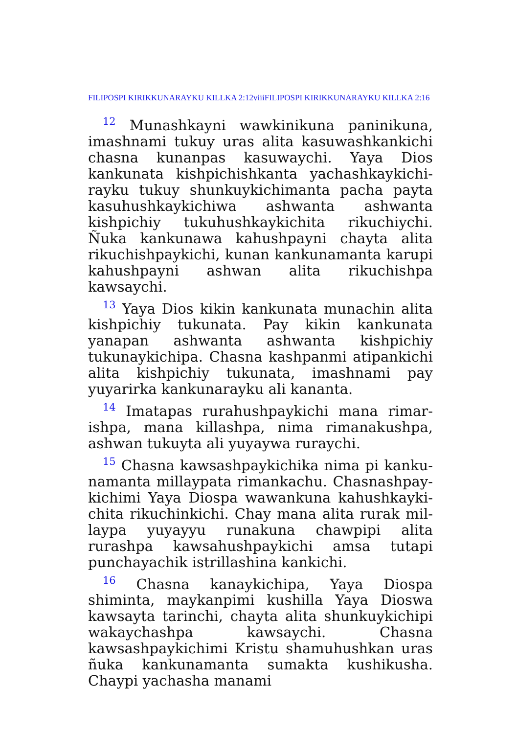FILIPOSPI KIRIKKUNARAYKU KILLKA 2:12viiiFILIPOSPI KIRIKKUNARAYKU KILLKA 2:16
<sup>12</sup> Munashkayni wawkinikuna paninikuna, imashnami tukuy uras alita kasuwashkankichi chasna kunanpas kasuwaychi. Yaya Dios kankunata kishpichishkanta yachashkaykichi­rayku tukuy shunkuykichimanta pacha payta kasuhushkaykichiwa ashwanta ashwanta kishpichiy tukuhushkaykichita rikuchiychi. Ñuka kankunawa kahushpayni chayta alita rikuchishpaykichi, kunan kankunamanta karupi kahushpayni ashwan alita rikuchishpa kawsaychi.
<sup>13</sup> Yaya Dios kikin kankunata munachin alita kishpichiy tukunata. Pay kikin kankunata yanapan ashwanta ashwanta kishpichiy tukunaykichipa. Chasna kashpanmi atipankichi alita kishpichiy tukunata, imashnami pay yuyarirka kankunarayku ali kananta.
<sup>14</sup> Imatapas rurahushpaykichi mana rimar­ishpa, mana killashpa, nima rimanakushpa, ashwan tukuyta ali yuyaywa ruraychi.
<sup>15</sup> Chasna kawsashpaykichika nima pi kanku­namanta millaypata rimankachu. Chasnashpay­kichimi Yaya Diospa wawankuna kahushkayki­chita rikuchinkichi. Chay mana alita rurak mil­laypa yuyayyu runakuna chawpipi alita rurashpa kawsahushpaykichi amsa tutapi punchayachik istrillashina kankichi.
<sup>16</sup> Chasna kanaykichipa, Yaya Diospa shiminta, maykanpimi kushilla Yaya Dioswa kawsayta tarinchi, chayta alita shunkuykichipi wakay­chashpa kawsaychi. Chasna kawsashpaykichimi Kristu shamuhushkan uras ñuka kankunamanta sumakta kushikusha. Chaypi yachasha manami